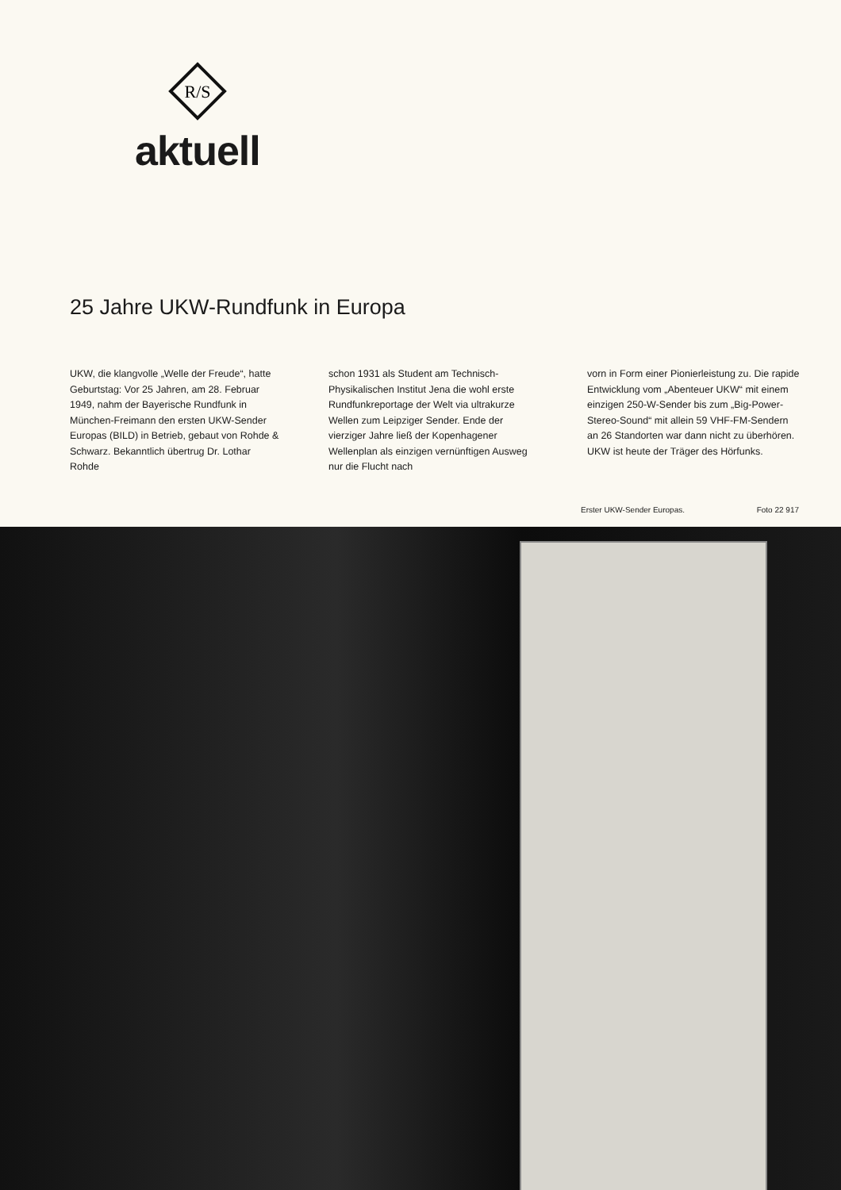R/S
aktuell
25 Jahre UKW-Rundfunk in Europa
UKW, die klangvolle „Welle der Freude“, hatte Geburtstag: Vor 25 Jahren, am 28. Februar 1949, nahm der Bayerische Rundfunk in München-Freimann den ersten UKW-Sender Europas (BILD) in Betrieb, gebaut von Rohde & Schwarz. Bekanntlich übertrug Dr. Lothar Rohde
schon 1931 als Student am Technisch-Physikalischen Institut Jena die wohl erste Rundfunkreportage der Welt via ultrakurze Wellen zum Leipziger Sender. Ende der vierziger Jahre ließ der Kopenhagener Wellenplan als einzigen vernünftigen Ausweg nur die Flucht nach
vorn in Form einer Pionierleistung zu. Die rapide Entwicklung vom „Abenteuer UKW“ mit einem einzigen 250-W-Sender bis zum „Big-Power-Stereo-Sound“ mit allein 59 VHF-FM-Sendern an 26 Standorten war dann nicht zu überhören. UKW ist heute der Träger des Hörfunks.
Erster UKW-Sender Europas. Foto 22 917